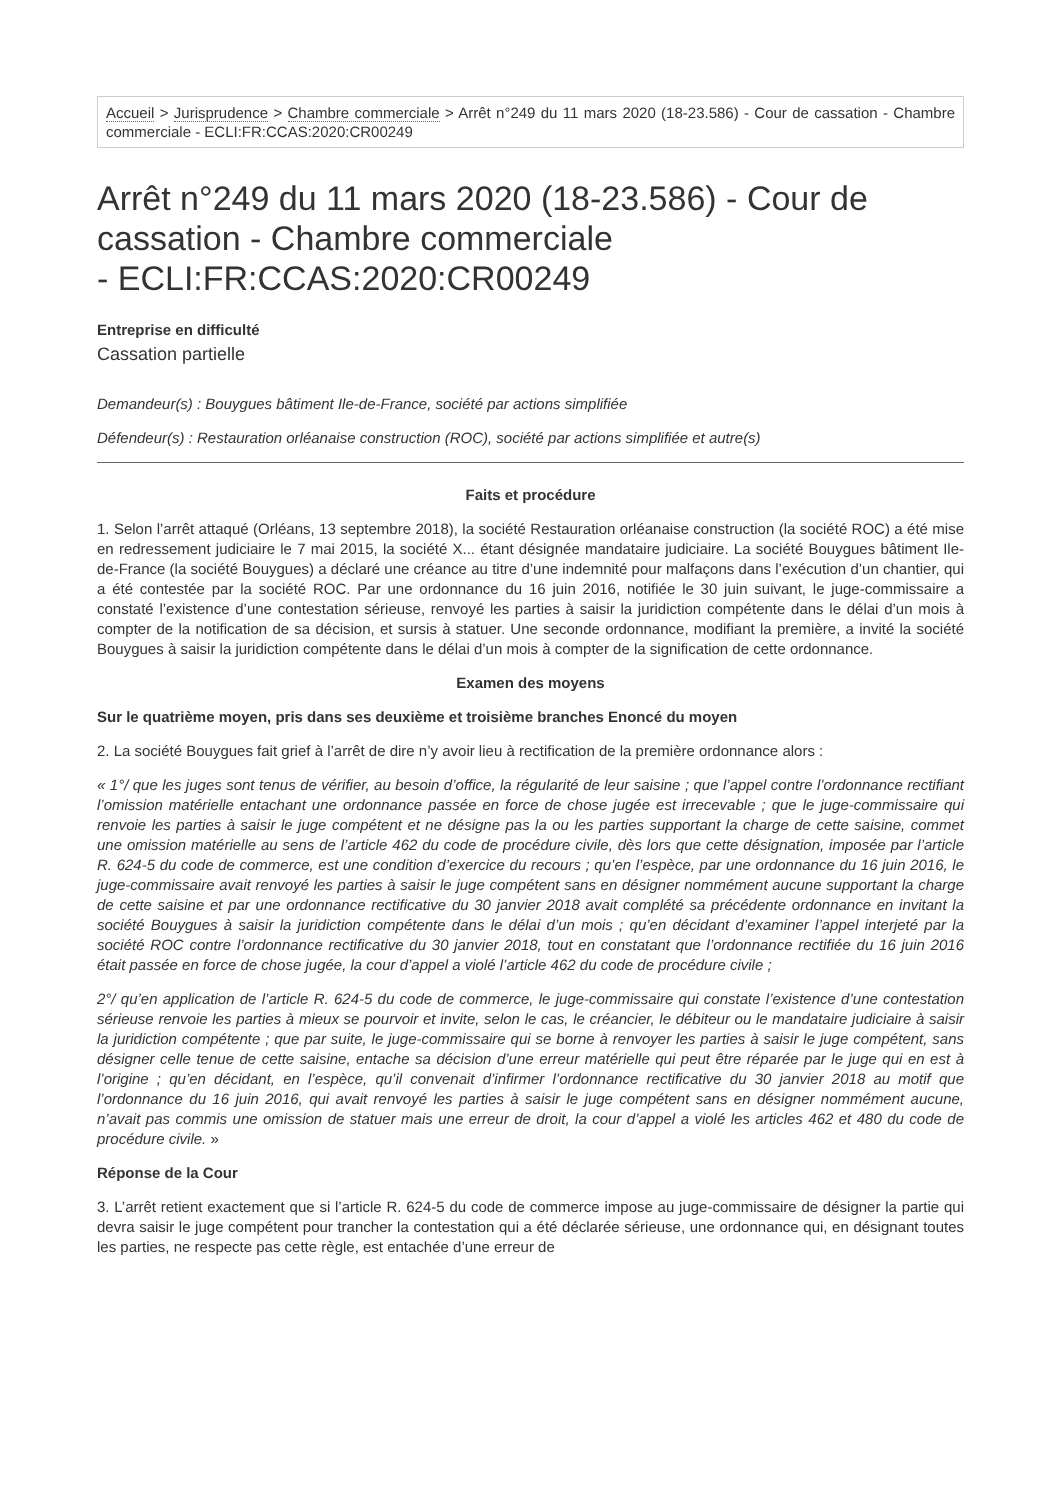Accueil > Jurisprudence > Chambre commerciale > Arrêt n°249 du 11 mars 2020 (18-23.586) - Cour de cassation - Chambre commerciale - ECLI:FR:CCAS:2020:CR00249
Arrêt n°249 du 11 mars 2020 (18-23.586) - Cour de cassation - Chambre commerciale
- ECLI:FR:CCAS:2020:CR00249
Entreprise en difficulté
Cassation partielle
Demandeur(s) : Bouygues bâtiment Ile-de-France, société par actions simplifiée
Défendeur(s) : Restauration orléanaise construction (ROC), société par actions simplifiée et autre(s)
Faits et procédure
1. Selon l’arrêt attaqué (Orléans, 13 septembre 2018), la société Restauration orléanaise construction (la société ROC) a été mise en redressement judiciaire le 7 mai 2015, la société X... étant désignée mandataire judiciaire. La société Bouygues bâtiment Ile-de-France (la société Bouygues) a déclaré une créance au titre d’une indemnité pour malfaçons dans l’exécution d’un chantier, qui a été contestée par la société ROC. Par une ordonnance du 16 juin 2016, notifiée le 30 juin suivant, le juge-commissaire a constaté l’existence d’une contestation sérieuse, renvoyé les parties à saisir la juridiction compétente dans le délai d’un mois à compter de la notification de sa décision, et sursis à statuer. Une seconde ordonnance, modifiant la première, a invité la société Bouygues à saisir la juridiction compétente dans le délai d’un mois à compter de la signification de cette ordonnance.
Examen des moyens
Sur le quatrième moyen, pris dans ses deuxième et troisième branches Enoncé du moyen
2. La société Bouygues fait grief à l’arrêt de dire n’y avoir lieu à rectification de la première ordonnance alors :
« 1°/ que les juges sont tenus de vérifier, au besoin d’office, la régularité de leur saisine ; que l’appel contre l’ordonnance rectifiant l’omission matérielle entachant une ordonnance passée en force de chose jugée est irrecevable ; que le juge-commissaire qui renvoie les parties à saisir le juge compétent et ne désigne pas la ou les parties supportant la charge de cette saisine, commet une omission matérielle au sens de l’article 462 du code de procédure civile, dès lors que cette désignation, imposée par l’article R. 624-5 du code de commerce, est une condition d’exercice du recours ; qu’en l’espèce, par une ordonnance du 16 juin 2016, le juge-commissaire avait renvoyé les parties à saisir le juge compétent sans en désigner nommément aucune supportant la charge de cette saisine et par une ordonnance rectificative du 30 janvier 2018 avait complété sa précédente ordonnance en invitant la société Bouygues à saisir la juridiction compétente dans le délai d’un mois ; qu’en décidant d’examiner l’appel interjeté par la société ROC contre l’ordonnance rectificative du 30 janvier 2018, tout en constatant que l’ordonnance rectifiée du 16 juin 2016 était passée en force de chose jugée, la cour d’appel a violé l’article 462 du code de procédure civile ;
2°/ qu’en application de l’article R. 624-5 du code de commerce, le juge-commissaire qui constate l’existence d’une contestation sérieuse renvoie les parties à mieux se pourvoir et invite, selon le cas, le créancier, le débiteur ou le mandataire judiciaire à saisir la juridiction compétente ; que par suite, le juge-commissaire qui se borne à renvoyer les parties à saisir le juge compétent, sans désigner celle tenue de cette saisine, entache sa décision d’une erreur matérielle qui peut être réparée par le juge qui en est à l’origine ; qu’en décidant, en l’espèce, qu’il convenait d’infirmer l’ordonnance rectificative du 30 janvier 2018 au motif que l’ordonnance du 16 juin 2016, qui avait renvoyé les parties à saisir le juge compétent sans en désigner nommément aucune, n’avait pas commis une omission de statuer mais une erreur de droit, la cour d’appel a violé les articles 462 et 480 du code de procédure civile. »
Réponse de la Cour
3. L’arrêt retient exactement que si l’article R. 624-5 du code de commerce impose au juge-commissaire de désigner la partie qui devra saisir le juge compétent pour trancher la contestation qui a été déclarée sérieuse, une ordonnance qui, en désignant toutes les parties, ne respecte pas cette règle, est entachée d’une erreur de